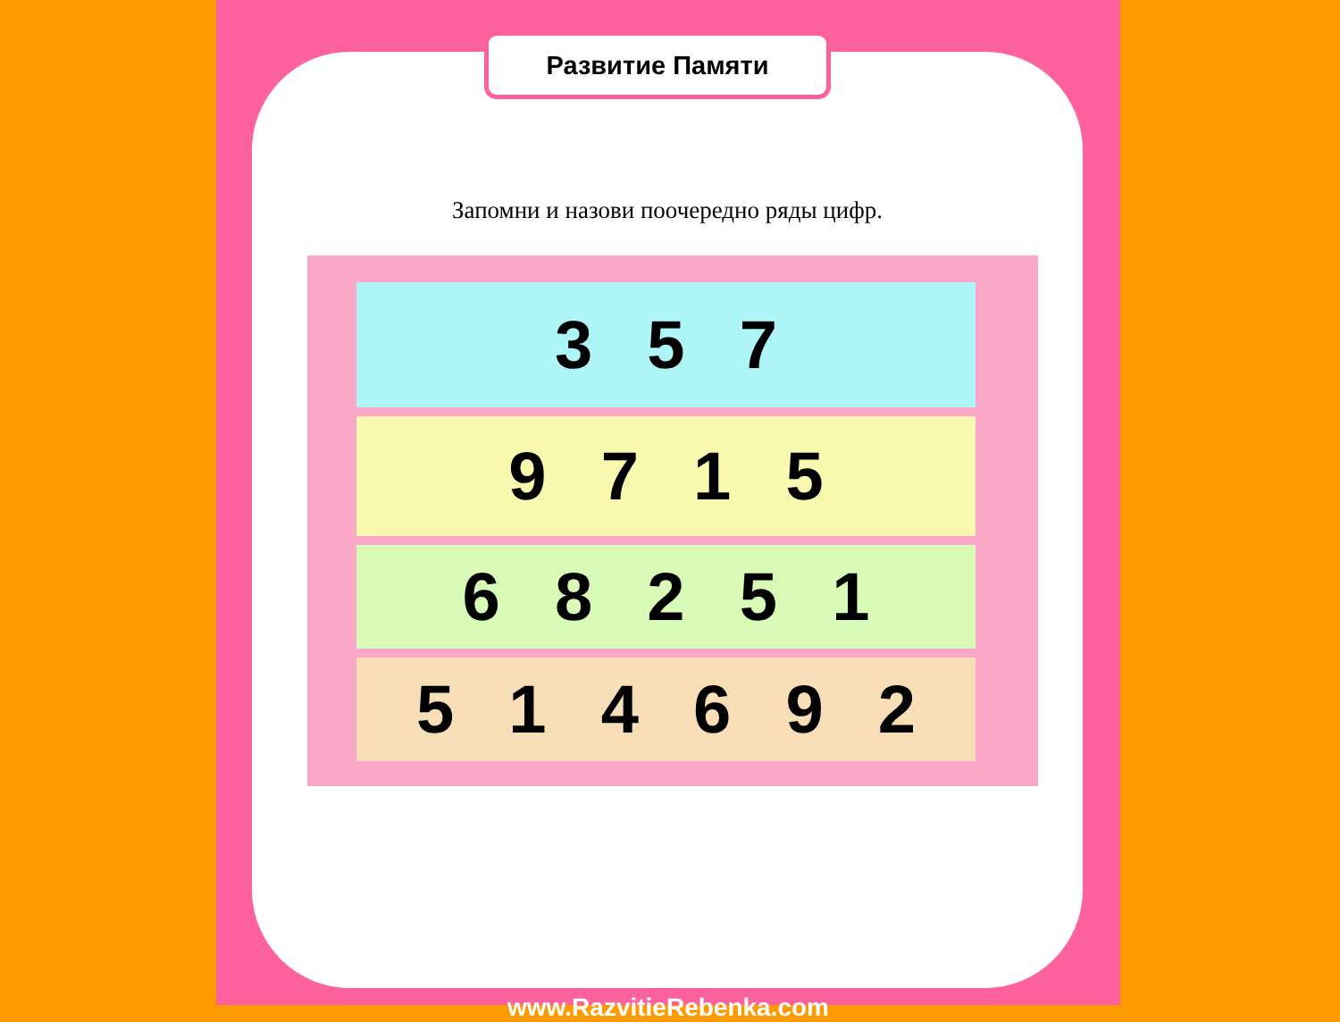Запомни и назови поочередно ряды цифр.
3 5 7
9 7 1 5
6 8 2 5 1
5 1 4 6 9 2
Развитие Памяти
www.RazvitieRebenka.com